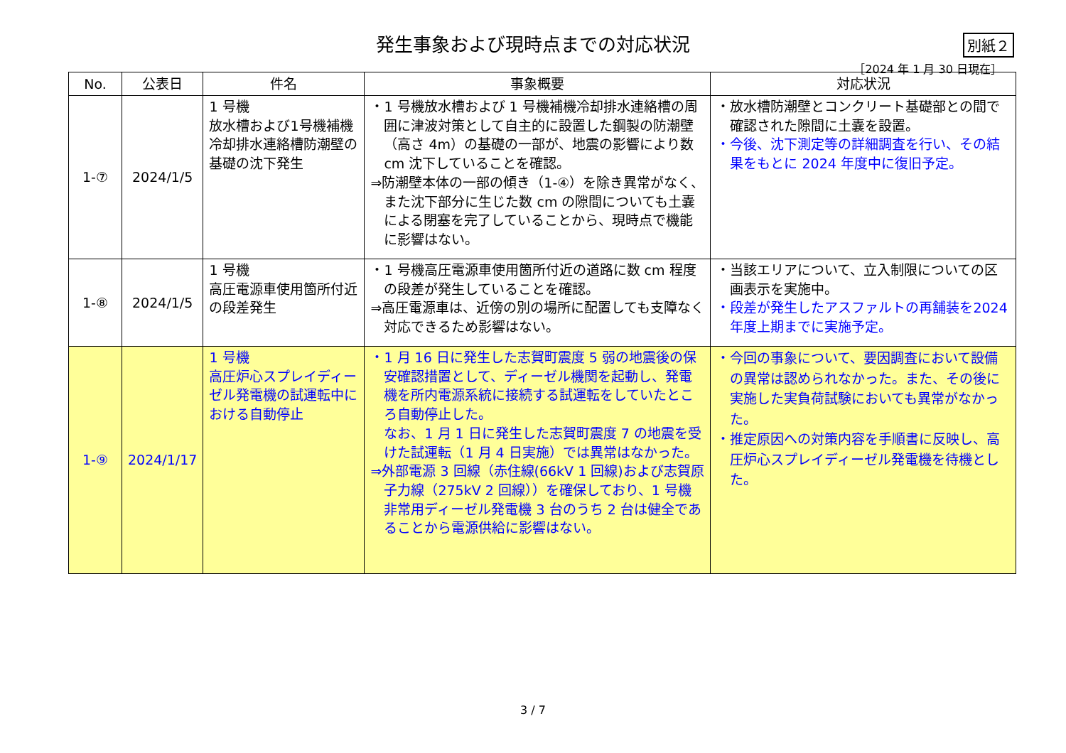発生事象および現時点までの対応状況
別紙２
［2024 年 1 月 30 日現在］
| No. | 公表日 | 件名 | 事象概要 | 対応状況 |
| --- | --- | --- | --- | --- |
| 1-⑦ | 2024/1/5 | 1 号機 放水槽および1号機補機冷却排水連絡槽防潮壁の基礎の沈下発生 | ・1 号機放水槽および 1 号機補機冷却排水連絡槽の周囲に津波対策として自主的に設置した鋼製の防潮壁（高さ 4m）の基礎の一部が、地震の影響により数 cm 沈下していることを確認。 ⇒防潮壁本体の一部の傾き（1-④）を除き異常がなく、また沈下部分に生じた数 cm の隙間についても土嚢による閉塞を完了していることから、現時点で機能に影響はない。 | ・放水槽防潮壁とコンクリート基礎部との間で確認された隙間に土嚢を設置。 ・今後、沈下測定等の詳細調査を行い、その結果をもとに 2024 年度中に復旧予定。 |
| 1-⑧ | 2024/1/5 | 1 号機 高圧電源車使用箇所付近の段差発生 | ・1 号機高圧電源車使用箇所付近の道路に数 cm 程度の段差が発生していることを確認。 ⇒高圧電源車は、近傍の別の場所に配置しても支障なく対応できるため影響はない。 | ・当該エリアについて、立入制限についての区画表示を実施中。 ・段差が発生したアスファルトの再舗装を2024 年度上期までに実施予定。 |
| 1-⑨ | 2024/1/17 | 1 号機 高圧炉心スプレイディーゼル発電機の試運転中における自動停止 | ・1 月 16 日に発生した志賀町震度 5 弱の地震後の保安確認措置として、ディーゼル機関を起動し、発電機を所内電源系統に接続する試運転をしていたところ自動停止した。 なお、1 月 1 日に発生した志賀町震度 7 の地震を受けた試運転（1 月 4 日実施）では異常はなかった。 ⇒外部電源 3 回線（赤住線(66kV 1 回線)および志賀原子力線（275kV 2 回線））を確保しており、1 号機非常用ディーゼル発電機 3 台のうち 2 台は健全であることから電源供給に影響はない。 | ・今回の事象について、要因調査において設備の異常は認められなかった。また、その後に実施した実負荷試験においても異常がなかった。 ・推定原因への対策内容を手順書に反映し、高圧炉心スプレイディーゼル発電機を待機とした。 |
3 / 7